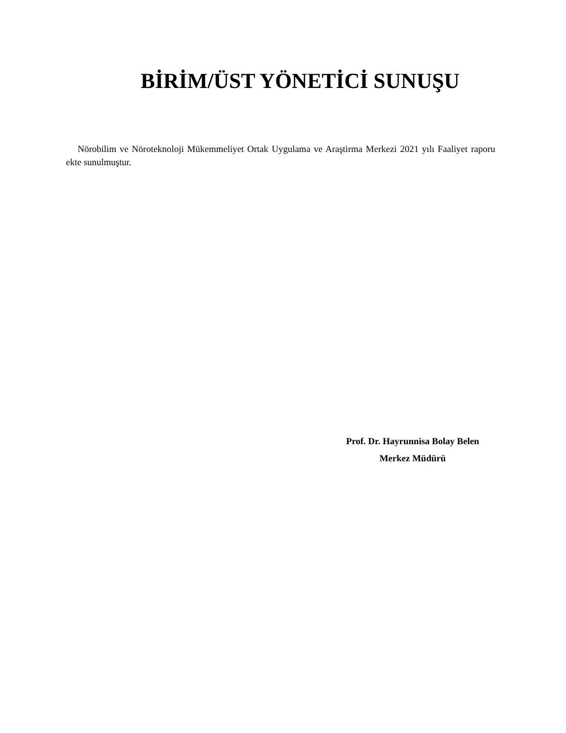BİRİM/ÜST YÖNETİCİ SUNUŞU
Nörobilim ve Nöroteknoloji Mükemmeliyet Ortak Uygulama ve Araştirma Merkezi 2021 yılı Faaliyet raporu ekte sunulmuştur.
Prof. Dr. Hayrunnisa Bolay Belen
Merkez Müdürü